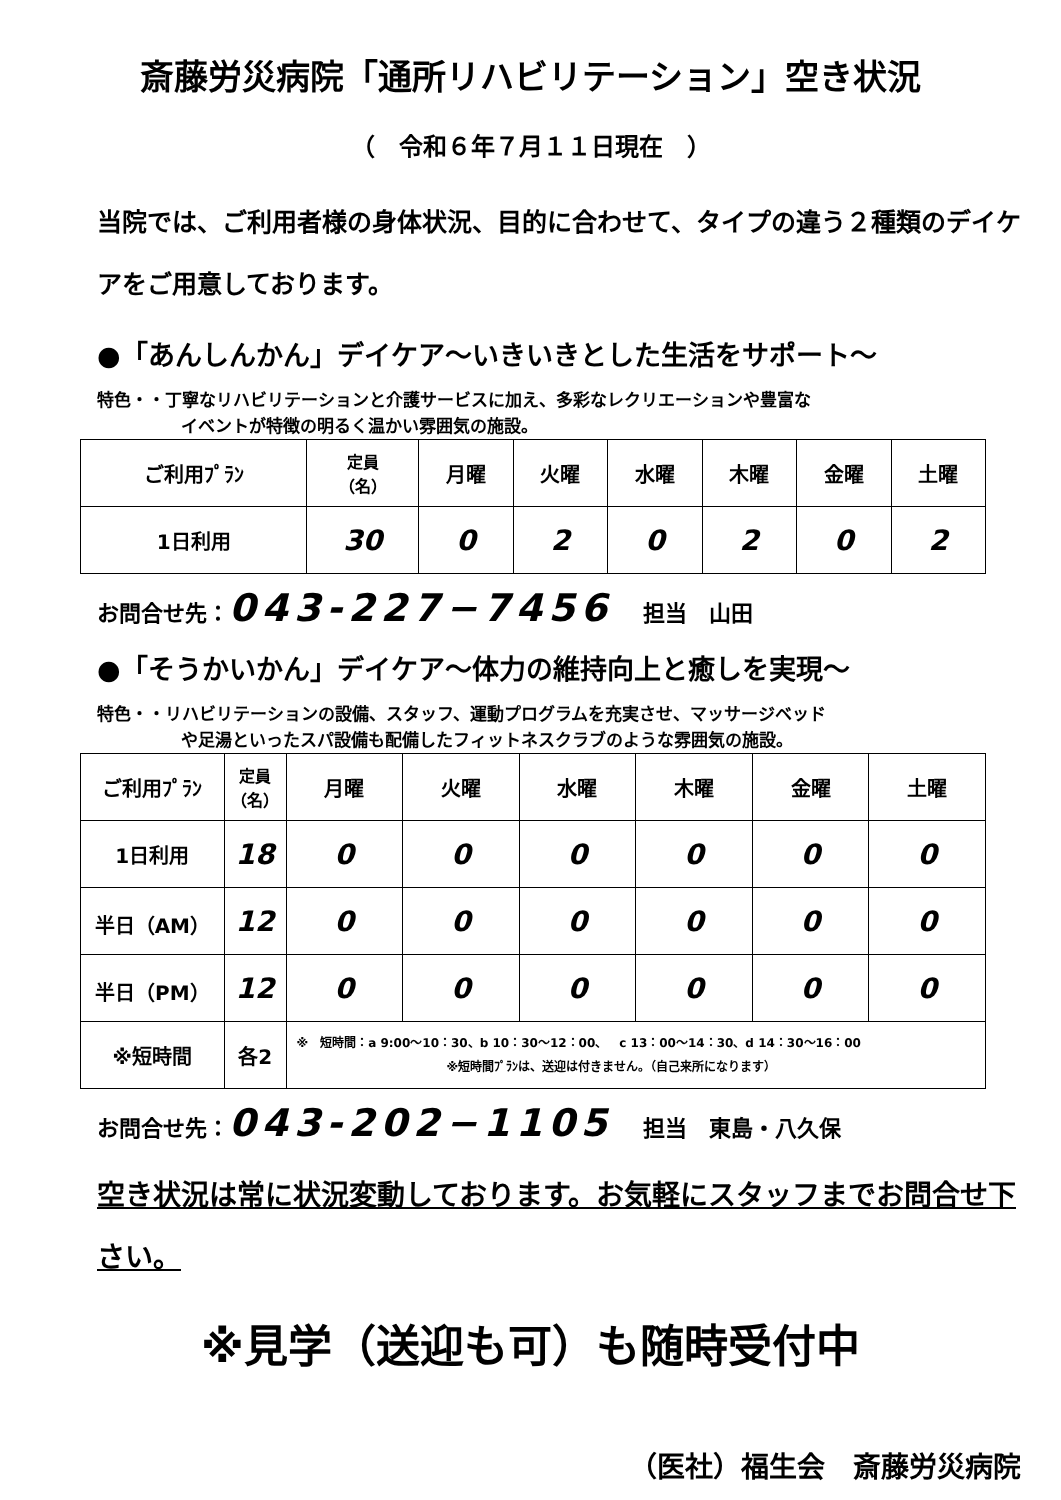斎藤労災病院「通所リハビリテーション」空き状況
（　令和６年７月１１日現在　）
当院では、ご利用者様の身体状況、目的に合わせて、タイプの違う２種類のデイケアをご用意しております。
●「あんしんかん」デイケア～いきいきとした生活をサポート～
特色・・丁寧なリハビリテーションと介護サービスに加え、多彩なレクリエーションや豊富な
イベントが特徴の明るく温かい雰囲気の施設。
| ご利用ﾌﾟﾗﾝ | 定員 （名） | 月曜 | 火曜 | 水曜 | 木曜 | 金曜 | 土曜 |
| --- | --- | --- | --- | --- | --- | --- | --- |
| 1日利用 | 30 | 0 | 2 | 0 | 2 | 0 | 2 |
お問合せ先：043-227−7456 担当　山田
●「そうかいかん」デイケア～体力の維持向上と癒しを実現～
特色・・リハビリテーションの設備、スタッフ、運動プログラムを充実させ、マッサージベッド
や足湯といったスパ設備も配備したフィットネスクラブのような雰囲気の施設。
| ご利用ﾌﾟﾗﾝ | 定員 （名） | 月曜 | 火曜 | 水曜 | 木曜 | 金曜 | 土曜 |
| --- | --- | --- | --- | --- | --- | --- | --- |
| 1日利用 | 18 | 0 | 0 | 0 | 0 | 0 | 0 |
| 半日（AM） | 12 | 0 | 0 | 0 | 0 | 0 | 0 |
| 半日（PM） | 12 | 0 | 0 | 0 | 0 | 0 | 0 |
| ※短時間 | 各2 | ※ 短時間：a 9:00～10：30、b 10：30～12：00、 c 13：00～14：30、d 14：30～16：00 ※短時間ﾌﾟﾗﾝは、送迎は付きません。（自己来所になります） | | | | | |
お問合せ先：043-202−1105 担当　東島・八久保
空き状況は常に状況変動しております。お気軽にスタッフまでお問合せ下さい。
※見学（送迎も可）も随時受付中
（医社）福生会　斎藤労災病院